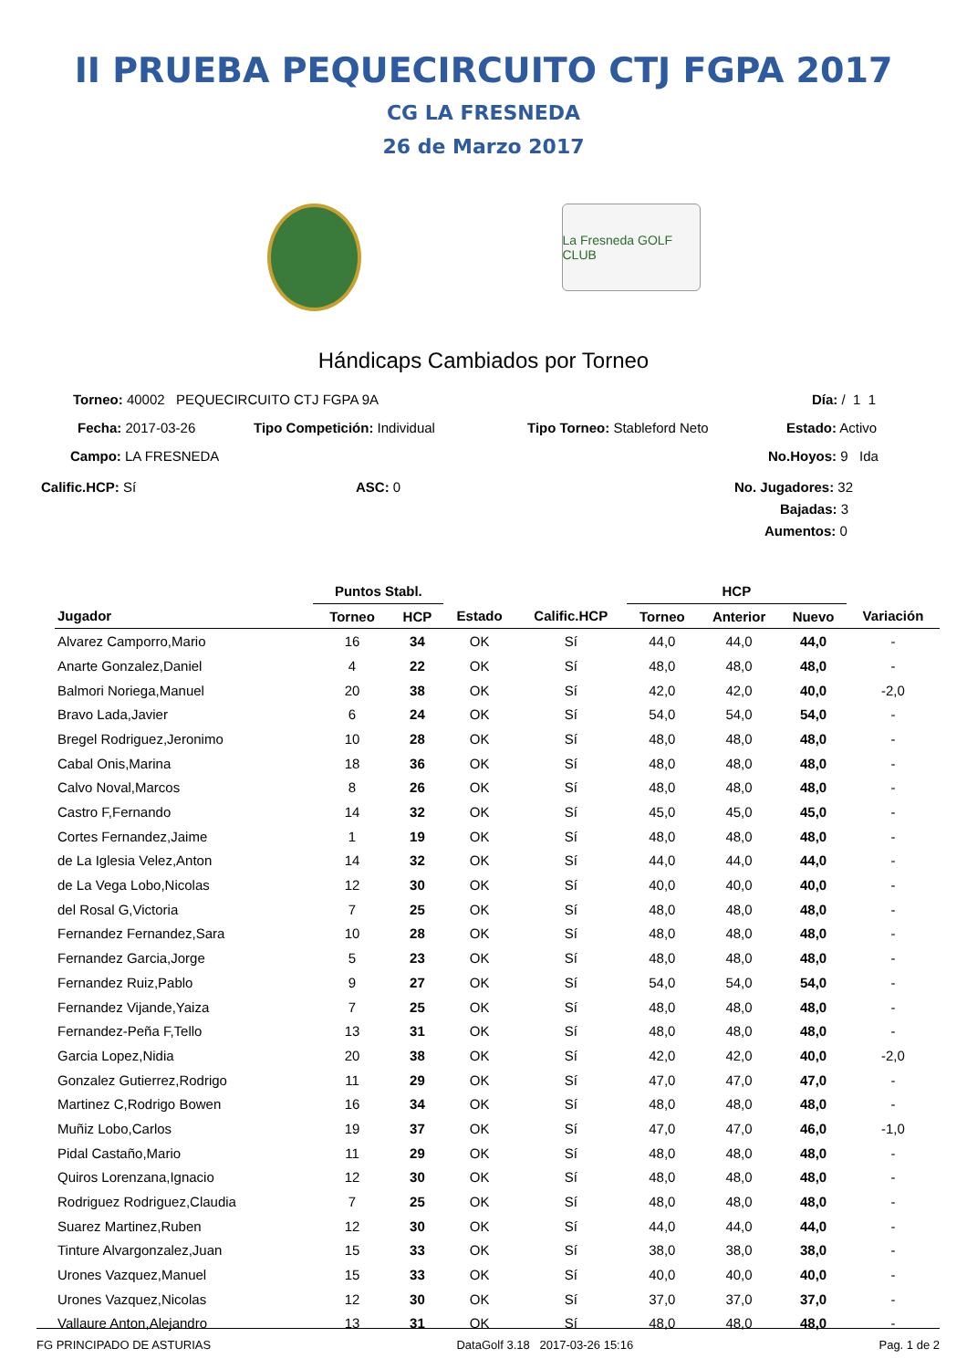II PRUEBA PEQUECIRCUITO CTJ FGPA 2017
CG LA FRESNEDA
26 de Marzo 2017
La Fresneda GOLF CLUB
Hándicaps Cambiados por Torneo
Torneo: 40002 PEQUECIRCUITO CTJ FGPA 9A
Día: / 1 1
Fecha: 2017-03-26 Tipo Competición: Individual Tipo Torneo: Stableford Neto Estado: Activo
Campo: LA FRESNEDA No.Hoyos: 9 Ida
Calific.HCP: Sí ASC: 0 No. Jugadores: 32
Bajadas: 3
Aumentos: 0
| | Puntos Stabl. | | | | HCP | | | |
| --- | --- | --- | --- | --- | --- | --- | --- | --- |
| Jugador | Torneo | HCP | Estado | Calific.HCP | Torneo | Anterior | Nuevo | Variación |
| Alvarez Camporro,Mario | 16 | 34 | OK | Sí | 44,0 | 44,0 | 44,0 | - |
| Anarte Gonzalez,Daniel | 4 | 22 | OK | Sí | 48,0 | 48,0 | 48,0 | - |
| Balmori Noriega,Manuel | 20 | 38 | OK | Sí | 42,0 | 42,0 | 40,0 | -2,0 |
| Bravo Lada,Javier | 6 | 24 | OK | Sí | 54,0 | 54,0 | 54,0 | - |
| Bregel Rodriguez,Jeronimo | 10 | 28 | OK | Sí | 48,0 | 48,0 | 48,0 | - |
| Cabal Onis,Marina | 18 | 36 | OK | Sí | 48,0 | 48,0 | 48,0 | - |
| Calvo Noval,Marcos | 8 | 26 | OK | Sí | 48,0 | 48,0 | 48,0 | - |
| Castro F,Fernando | 14 | 32 | OK | Sí | 45,0 | 45,0 | 45,0 | - |
| Cortes Fernandez,Jaime | 1 | 19 | OK | Sí | 48,0 | 48,0 | 48,0 | - |
| de La Iglesia Velez,Anton | 14 | 32 | OK | Sí | 44,0 | 44,0 | 44,0 | - |
| de La Vega Lobo,Nicolas | 12 | 30 | OK | Sí | 40,0 | 40,0 | 40,0 | - |
| del Rosal G,Victoria | 7 | 25 | OK | Sí | 48,0 | 48,0 | 48,0 | - |
| Fernandez Fernandez,Sara | 10 | 28 | OK | Sí | 48,0 | 48,0 | 48,0 | - |
| Fernandez Garcia,Jorge | 5 | 23 | OK | Sí | 48,0 | 48,0 | 48,0 | - |
| Fernandez Ruiz,Pablo | 9 | 27 | OK | Sí | 54,0 | 54,0 | 54,0 | - |
| Fernandez Vijande,Yaiza | 7 | 25 | OK | Sí | 48,0 | 48,0 | 48,0 | - |
| Fernandez-Peña F,Tello | 13 | 31 | OK | Sí | 48,0 | 48,0 | 48,0 | - |
| Garcia Lopez,Nidia | 20 | 38 | OK | Sí | 42,0 | 42,0 | 40,0 | -2,0 |
| Gonzalez Gutierrez,Rodrigo | 11 | 29 | OK | Sí | 47,0 | 47,0 | 47,0 | - |
| Martinez C,Rodrigo Bowen | 16 | 34 | OK | Sí | 48,0 | 48,0 | 48,0 | - |
| Muñiz Lobo,Carlos | 19 | 37 | OK | Sí | 47,0 | 47,0 | 46,0 | -1,0 |
| Pidal Castaño,Mario | 11 | 29 | OK | Sí | 48,0 | 48,0 | 48,0 | - |
| Quiros Lorenzana,Ignacio | 12 | 30 | OK | Sí | 48,0 | 48,0 | 48,0 | - |
| Rodriguez Rodriguez,Claudia | 7 | 25 | OK | Sí | 48,0 | 48,0 | 48,0 | - |
| Suarez Martinez,Ruben | 12 | 30 | OK | Sí | 44,0 | 44,0 | 44,0 | - |
| Tinture Alvargonzalez,Juan | 15 | 33 | OK | Sí | 38,0 | 38,0 | 38,0 | - |
| Urones Vazquez,Manuel | 15 | 33 | OK | Sí | 40,0 | 40,0 | 40,0 | - |
| Urones Vazquez,Nicolas | 12 | 30 | OK | Sí | 37,0 | 37,0 | 37,0 | - |
| Vallaure Anton,Alejandro | 13 | 31 | OK | Sí | 48,0 | 48,0 | 48,0 | - |
FG PRINCIPADO DE ASTURIAS DataGolf 3.18 2017-03-26 15:16 Pag. 1 de 2